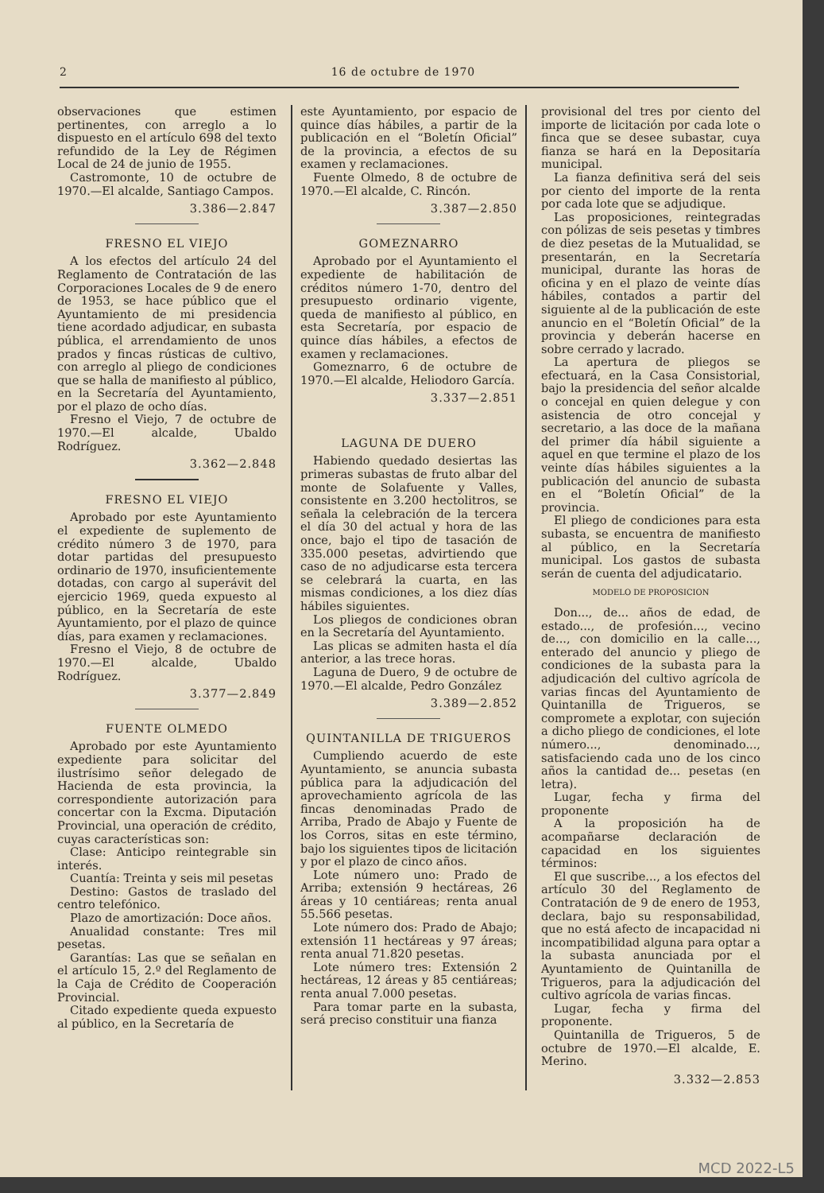2 16 de octubre de 1970
observaciones que estimen pertinentes, con arreglo a lo dispuesto en el artículo 698 del texto refundido de la Ley de Régimen Local de 24 de junio de 1955.
Castromonte, 10 de octubre de 1970.—El alcalde, Santiago Campos.
3.386—2.847
FRESNO EL VIEJO
A los efectos del artículo 24 del Reglamento de Contratación de las Corporaciones Locales de 9 de enero de 1953, se hace público que el Ayuntamiento de mi presidencia tiene acordado adjudicar, en subasta pública, el arrendamiento de unos prados y fincas rústicas de cultivo, con arreglo al pliego de condiciones que se halla de manifiesto al público, en la Secretaría del Ayuntamiento, por el plazo de ocho días.
Fresno el Viejo, 7 de octubre de 1970.—El alcalde, Ubaldo Rodríguez.
3.362—2.848
FRESNO EL VIEJO
Aprobado por este Ayuntamiento el expediente de suplemento de crédito número 3 de 1970, para dotar partidas del presupuesto ordinario de 1970, insuficientemente dotadas, con cargo al superávit del ejercicio 1969, queda expuesto al público, en la Secretaría de este Ayuntamiento, por el plazo de quince días, para examen y reclamaciones.
Fresno el Viejo, 8 de octubre de 1970.—El alcalde, Ubaldo Rodríguez.
3.377—2.849
FUENTE OLMEDO
Aprobado por este Ayuntamiento expediente para solicitar del ilustrísimo señor delegado de Hacienda de esta provincia, la correspondiente autorización para concertar con la Excma. Diputación Provincial, una operación de crédito, cuyas características son:
Clase: Anticipo reintegrable sin interés.
Cuantía: Treinta y seis mil pesetas
Destino: Gastos de traslado del centro telefónico.
Plazo de amortización: Doce años.
Anualidad constante: Tres mil pesetas.
Garantías: Las que se señalan en el artículo 15, 2.º del Reglamento de la Caja de Crédito de Cooperación Provincial.
Citado expediente queda expuesto al público, en la Secretaría de
este Ayuntamiento, por espacio de quince días hábiles, a partir de la publicación en el “Boletín Oficial” de la provincia, a efectos de su examen y reclamaciones.
Fuente Olmedo, 8 de octubre de 1970.—El alcalde, C. Rincón.
3.387—2.850
GOMEZNARRO
Aprobado por el Ayuntamiento el expediente de habilitación de créditos número 1-70, dentro del presupuesto ordinario vigente, queda de manifiesto al público, en esta Secretaría, por espacio de quince días hábiles, a efectos de examen y reclamaciones.
Gomeznarro, 6 de octubre de 1970.—El alcalde, Heliodoro García.
3.337—2.851
LAGUNA DE DUERO
Habiendo quedado desiertas las primeras subastas de fruto albar del monte de Solafuente y Valles, consistente en 3.200 hectolitros, se señala la celebración de la tercera el día 30 del actual y hora de las once, bajo el tipo de tasación de 335.000 pesetas, advirtiendo que caso de no adjudicarse esta tercera se celebrará la cuarta, en las mismas condiciones, a los diez días hábiles siguientes.
Los pliegos de condiciones obran en la Secretaría del Ayuntamiento.
Las plicas se admiten hasta el día anterior, a las trece horas.
Laguna de Duero, 9 de octubre de 1970.—El alcalde, Pedro González
3.389—2.852
QUINTANILLA DE TRIGUEROS
Cumpliendo acuerdo de este Ayuntamiento, se anuncia subasta pública para la adjudicación del aprovechamiento agrícola de las fincas denominadas Prado de Arriba, Prado de Abajo y Fuente de los Corros, sitas en este término, bajo los siguientes tipos de licitación y por el plazo de cinco años.
Lote número uno: Prado de Arriba; extensión 9 hectáreas, 26 áreas y 10 centiáreas; renta anual 55.566 pesetas.
Lote número dos: Prado de Abajo; extensión 11 hectáreas y 97 áreas; renta anual 71.820 pesetas.
Lote número tres: Extensión 2 hectáreas, 12 áreas y 85 centiáreas; renta anual 7.000 pesetas.
Para tomar parte en la subasta, será preciso constituir una fianza
provisional del tres por ciento del importe de licitación por cada lote o finca que se desee subastar, cuya fianza se hará en la Depositaría municipal.
La fianza definitiva será del seis por ciento del importe de la renta por cada lote que se adjudique.
Las proposiciones, reintegradas con pólizas de seis pesetas y timbres de diez pesetas de la Mutualidad, se presentarán, en la Secretaría municipal, durante las horas de oficina y en el plazo de veinte días hábiles, contados a partir del siguiente al de la publicación de este anuncio en el “Boletín Oficial” de la provincia y deberán hacerse en sobre cerrado y lacrado.
La apertura de pliegos se efectuará, en la Casa Consistorial, bajo la presidencia del señor alcalde o concejal en quien delegue y con asistencia de otro concejal y secretario, a las doce de la mañana del primer día hábil siguiente a aquel en que termine el plazo de los veinte días hábiles siguientes a la publicación del anuncio de subasta en el “Boletín Oficial” de la provincia.
El pliego de condiciones para esta subasta, se encuentra de manifiesto al público, en la Secretaría municipal. Los gastos de subasta serán de cuenta del adjudicatario.
MODELO DE PROPOSICION
Don..., de... años de edad, de estado..., de profesión..., vecino de..., con domicilio en la calle..., enterado del anuncio y pliego de condiciones de la subasta para la adjudicación del cultivo agrícola de varias fincas del Ayuntamiento de Quintanilla de Trigueros, se compromete a explotar, con sujeción a dicho pliego de condiciones, el lote número..., denominado..., satisfaciendo cada uno de los cinco años la cantidad de... pesetas (en letra).
Lugar, fecha y firma del proponente
A la proposición ha de acompañarse declaración de capacidad en los siguientes términos:
El que suscribe..., a los efectos del artículo 30 del Reglamento de Contratación de 9 de enero de 1953, declara, bajo su responsabilidad, que no está afecto de incapacidad ni incompatibilidad alguna para optar a la subasta anunciada por el Ayuntamiento de Quintanilla de Trigueros, para la adjudicación del cultivo agrícola de varias fincas.
Lugar, fecha y firma del proponente.
Quintanilla de Trigueros, 5 de octubre de 1970.—El alcalde, E. Merino.
3.332—2.853
MCD 2022-L5